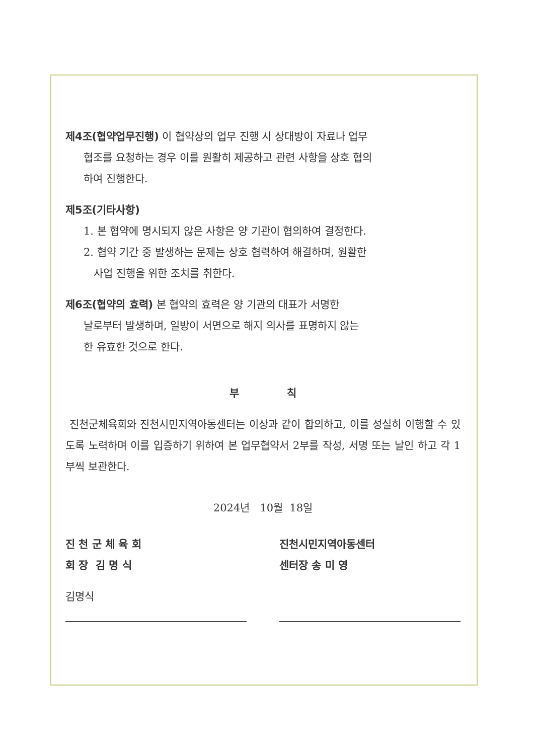제4조(협약업무진행) 이 협약상의 업무 진행 시 상대방이 자료나 업무
협조를 요청하는 경우 이를 원활히 제공하고 관련 사항을 상호 협의
하여 진행한다.
제5조(기타사항)
1. 본 협약에 명시되지 않은 사항은 양 기관이 협의하여 결정한다.
2. 협약 기간 중 발생하는 문제는 상호 협력하여 해결하며, 원활한
사업 진행을 위한 조치를 취한다.
제6조(협약의 효력) 본 협약의 효력은 양 기관의 대표가 서명한
날로부터 발생하며, 일방이 서면으로 해지 의사를 표명하지 않는
한 유효한 것으로 한다.
부 칙
진천군체육회와 진천시민지역아동센터는 이상과 같이 합의하고, 이를 성실히 이행할 수 있도록 노력하며 이를 입증하기 위하여 본 업무협약서 2부를 작성, 서명 또는 날인 하고 각 1부씩 보관한다.
2024년 10월 18일
진 천 군 체 육 회
회 장 김 명 식
김명식
진천시민지역아동센터
센터장 송 미 영